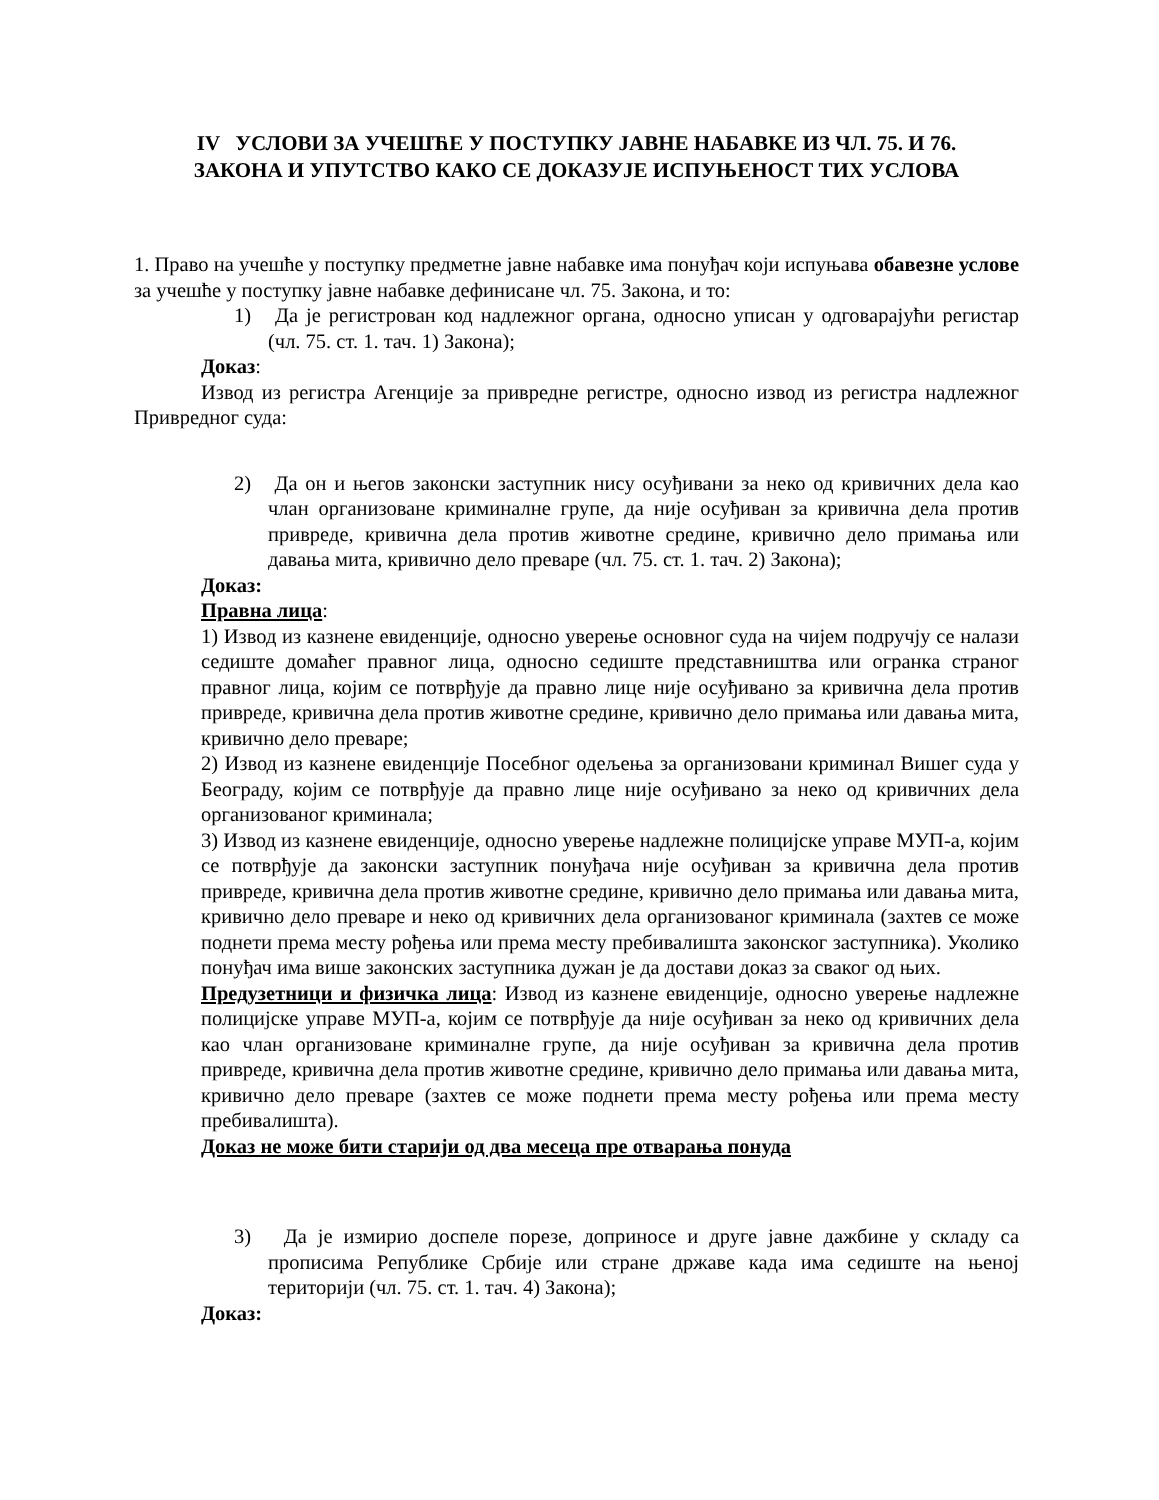IV УСЛОВИ ЗА УЧЕШЋЕ У ПОСТУПКУ ЈАВНЕ НАБАВКЕ ИЗ ЧЛ. 75. И 76.
ЗАКОНА И УПУТСТВО КАКО СЕ ДОКАЗУЈЕ ИСПУЊЕНОСТ ТИХ УСЛОВА
1. Право на учешће у поступку предметне јавне набавке има понуђач који испуњава обавезне услове за учешће у поступку јавне набавке дефинисане чл. 75. Закона, и то:
1) Да је регистрован код надлежног органа, односно уписан у одговарајући регистар (чл. 75. ст. 1. тач. 1) Закона);
Доказ:
Извод из регистра Агенције за привредне регистре, односно извод из регистра надлежног Привредног суда:
2) Да он и његов законски заступник нису осуђивани за неко од кривичних дела као члан организоване криминалне групе, да није осуђиван за кривична дела против привреде, кривична дела против животне средине, кривично дело примања или давања мита, кривично дело преваре (чл. 75. ст. 1. тач. 2) Закона);
Доказ:
Правна лица:
1) Извод из казнене евиденције, односно уверење основног суда на чијем подручју се налази седиште домаћег правног лица, односно седиште представништва или огранка страног правног лица, којим се потврђује да правно лице није осуђивано за кривична дела против привреде, кривична дела против животне средине, кривично дело примања или давања мита, кривично дело преваре;
2) Извод из казнене евиденције Посебног одељења за организовани криминал Вишег суда у Београду, којим се потврђује да правно лице није осуђивано за неко од кривичних дела организованог криминала;
3) Извод из казнене евиденције, односно уверење надлежне полицијске управе МУП-а, којим се потврђује да законски заступник понуђача није осуђиван за кривична дела против привреде, кривична дела против животне средине, кривично дело примања или давања мита, кривично дело преваре и неко од кривичних дела организованог криминала (захтев се може поднети према месту рођења или према месту пребивалишта законског заступника). Уколико понуђач има више законских заступника дужан је да достави доказ за сваког од њих.
Предузетници и физичка лица: Извод из казнене евиденције, односно уверење надлежне полицијске управе МУП-а, којим се потврђује да није осуђиван за неко од кривичних дела као члан организоване криминалне групе, да није осуђиван за кривична дела против привреде, кривична дела против животне средине, кривично дело примања или давања мита, кривично дело преваре (захтев се може поднети према месту рођења или према месту пребивалишта).
Доказ не може бити старији од два месеца пре отварања понуда
3) Да је измирио доспеле порезе, доприносе и друге јавне дажбине у складу са прописима Републике Србије или стране државе када има седиште на њеној територији (чл. 75. ст. 1. тач. 4) Закона);
Доказ: